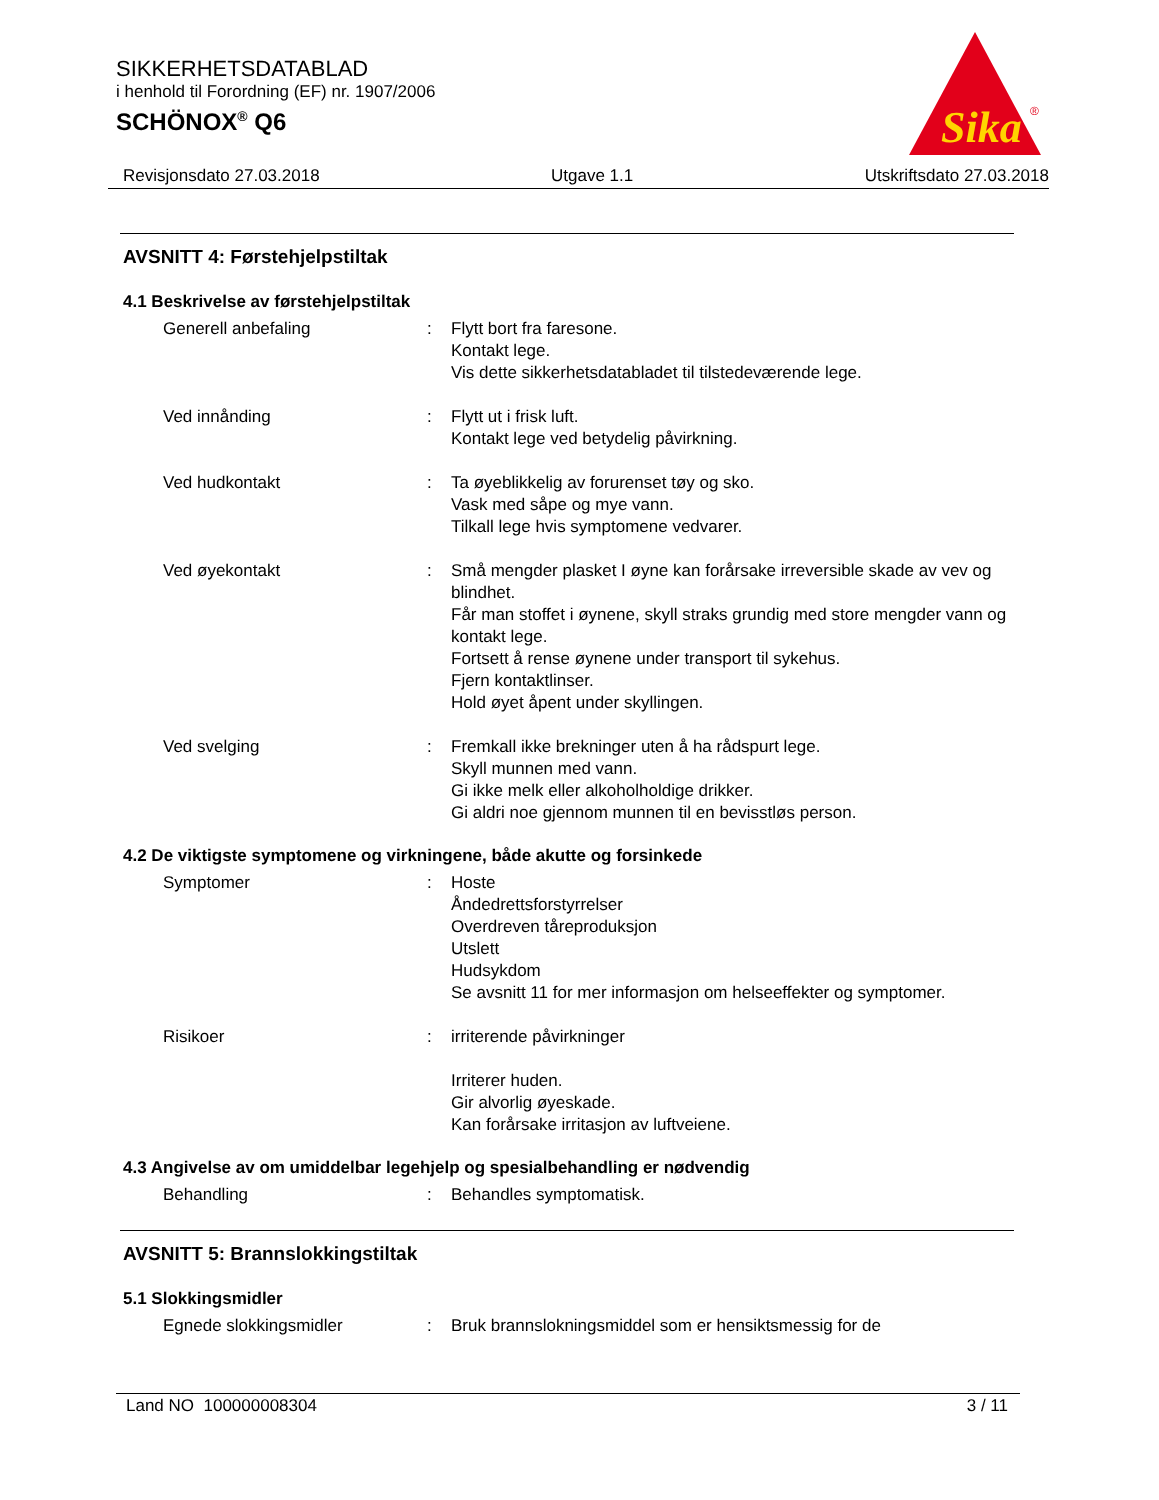SIKKERHETSDATABLAD
i henhold til Forordning (EF) nr. 1907/2006
SCHÖNOX<sup>®</sup> Q6
Sika
®
Revisjonsdato 27.03.2018 Utgave 1.1 Utskriftsdato 27.03.2018
AVSNITT 4: Førstehjelpstiltak
4.1 Beskrivelse av førstehjelpstiltak
Generell anbefaling : Flytt bort fra faresone.
Kontakt lege.
Vis dette sikkerhetsdatabladet til tilstedeværende lege.
Ved innånding : Flytt ut i frisk luft.
Kontakt lege ved betydelig påvirkning.
Ved hudkontakt : Ta øyeblikkelig av forurenset tøy og sko.
Vask med såpe og mye vann.
Tilkall lege hvis symptomene vedvarer.
Ved øyekontakt : Små mengder plasket I øyne kan forårsake irreversible skade av vev og blindhet.
Får man stoffet i øynene, skyll straks grundig med store mengder vann og kontakt lege.
Fortsett å rense øynene under transport til sykehus.
Fjern kontaktlinser.
Hold øyet åpent under skyllingen.
Ved svelging : Fremkall ikke brekninger uten å ha rådspurt lege.
Skyll munnen med vann.
Gi ikke melk eller alkoholholdige drikker.
Gi aldri noe gjennom munnen til en bevisstløs person.
4.2 De viktigste symptomene og virkningene, både akutte og forsinkede
Symptomer : Hoste
Åndedrettsforstyrrelser
Overdreven tåreproduksjon
Utslett
Hudsykdom
Se avsnitt 11 for mer informasjon om helseeffekter og symptomer.
Risikoer : irriterende påvirkninger
Irriterer huden.
Gir alvorlig øyeskade.
Kan forårsake irritasjon av luftveiene.
4.3 Angivelse av om umiddelbar legehjelp og spesialbehandling er nødvendig
Behandling : Behandles symptomatisk.
AVSNITT 5: Brannslokkingstiltak
5.1 Slokkingsmidler
Egnede slokkingsmidler : Bruk brannslokningsmiddel som er hensiktsmessig for de
Land NO 100000008304 3 / 11